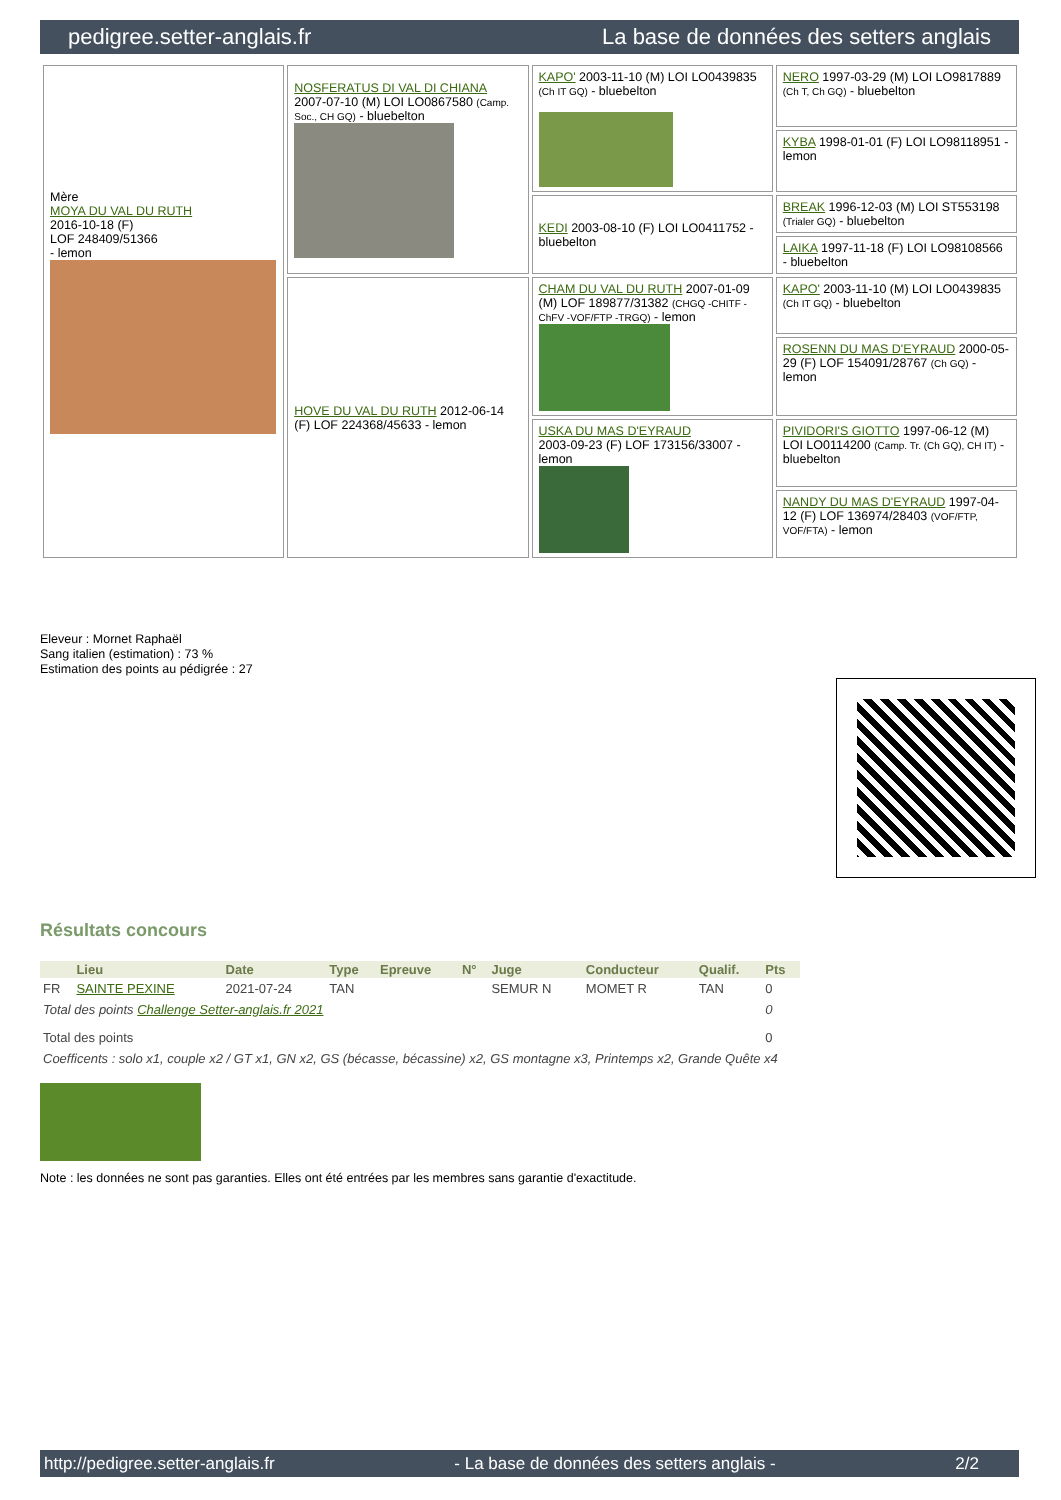pedigree.setter-anglais.fr La base de données des setters anglais
| Mère MOYA DU VAL DU RUTH 2016-10-18 (F) LOF 248409/51366 - lemon | NOSFERATUS DI VAL DI CHIANA 2007-07-10 (M) LOI LO0867580 (Camp. Soc., CH GQ) - bluebelton | KAPO' 2003-11-10 (M) LOI LO0439835 (Ch IT GQ) - bluebelton | NERO 1997-03-29 (M) LOI LO9817889 (Ch T, Ch GQ) - bluebelton |
| | | | KYBA 1998-01-01 (F) LOI LO98118951 - lemon |
| | | KEDI 2003-08-10 (F) LOI LO0411752 - bluebelton | BREAK 1996-12-03 (M) LOI ST553198 (Trialer GQ) - bluebelton |
| | | | LAIKA 1997-11-18 (F) LOI LO98108566 - bluebelton |
| | HOVE DU VAL DU RUTH 2012-06-14 (F) LOF 224368/45633 - lemon | CHAM DU VAL DU RUTH 2007-01-09 (M) LOF 189877/31382 (CHGQ -CHITF -ChFV -VOF/FTP -TRGQ) - lemon | KAPO' 2003-11-10 (M) LOI LO0439835 (Ch IT GQ) - bluebelton |
| | | | ROSENN DU MAS D'EYRAUD 2000-05-29 (F) LOF 154091/28767 (Ch GQ) - lemon |
| | | USKA DU MAS D'EYRAUD 2003-09-23 (F) LOF 173156/33007 - lemon | PIVIDORI'S GIOTTO 1997-06-12 (M) LOI LO0114200 (Camp. Tr. (Ch GQ), CH IT) - bluebelton |
| | | | NANDY DU MAS D'EYRAUD 1997-04-12 (F) LOF 136974/28403 (VOF/FTP, VOF/FTA) - lemon |
Eleveur : Mornet Raphaël
Sang italien (estimation) : 73 %
Estimation des points au pédigrée : 27
Résultats concours
| | Lieu | Date | Type | Epreuve | N° | Juge | Conducteur | Qualif. | Pts |
| --- | --- | --- | --- | --- | --- | --- | --- | --- | --- |
| FR | SAINTE PEXINE | 2021-07-24 | TAN | | | SEMUR N | MOMET R | TAN | 0 |
| Total des points Challenge Setter-anglais.fr 2021 | | | | | | | | | 0 |
| Total des points | | | | | | | | | 0 |
| Coefficents : solo x1, couple x2 / GT x1, GN x2, GS (bécasse, bécassine) x2, GS montagne x3, Printemps x2, Grande Quête x4 | | | | | | | | | |
Note : les données ne sont pas garanties. Elles ont été entrées par les membres sans garantie d'exactitude.
http://pedigree.setter-anglais.fr - La base de données des setters anglais - 2/2